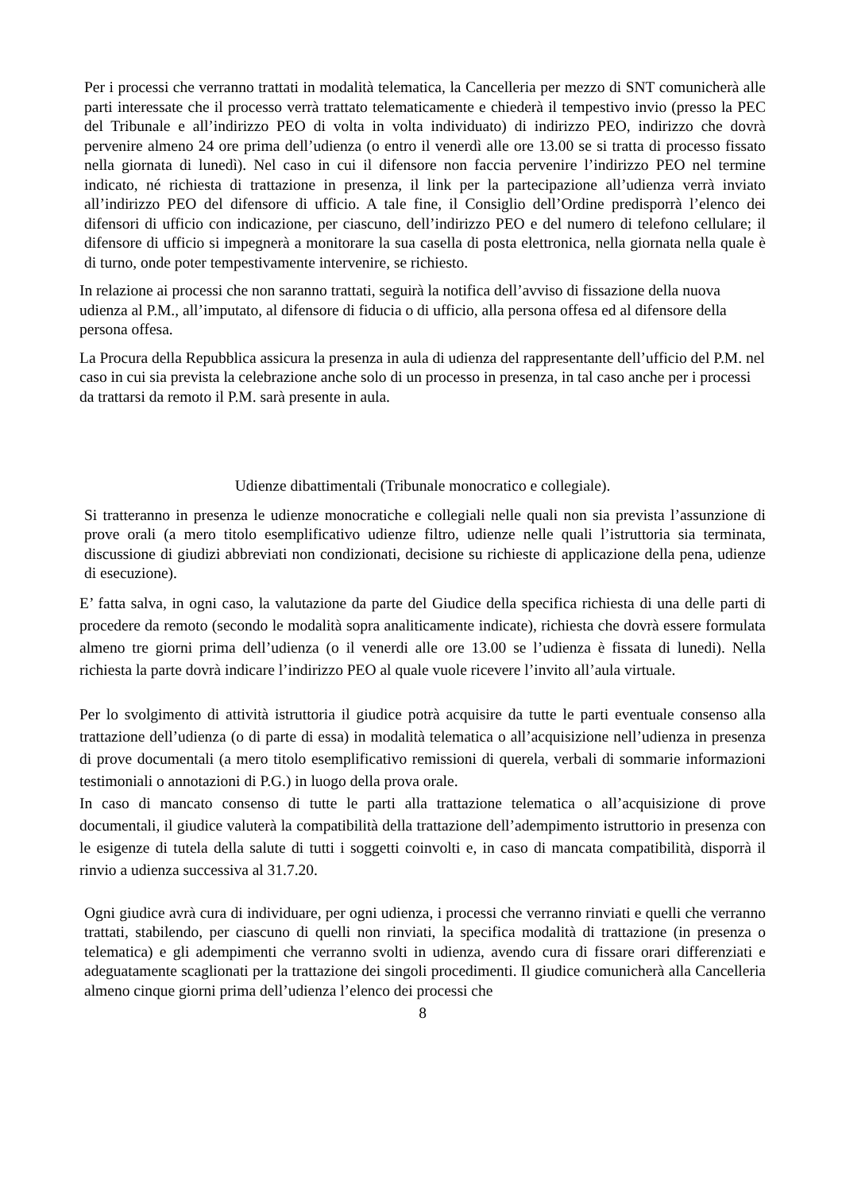Per i processi che verranno trattati in modalità telematica, la Cancelleria per mezzo di SNT comunicherà alle parti interessate che il processo verrà trattato telematicamente e chiederà il tempestivo invio (presso la PEC del Tribunale e all’indirizzo PEO di volta in volta individuato) di indirizzo PEO, indirizzo che dovrà pervenire almeno 24 ore prima dell’udienza (o entro il venerdì alle ore 13.00 se si tratta di processo fissato nella giornata di lunedì). Nel caso in cui il difensore non faccia pervenire l’indirizzo PEO nel termine indicato, né richiesta di trattazione in presenza, il link per la partecipazione all’udienza verrà inviato all’indirizzo PEO del difensore di ufficio. A tale fine, il Consiglio dell’Ordine predisporrà l’elenco dei difensori di ufficio con indicazione, per ciascuno, dell’indirizzo PEO e del numero di telefono cellulare; il difensore di ufficio si impegnerà a monitorare la sua casella di posta elettronica, nella giornata nella quale è di turno, onde poter tempestivamente intervenire, se richiesto.
In relazione ai processi che non saranno trattati, seguirà la notifica dell’avviso di fissazione della nuova udienza al P.M., all’imputato, al difensore di fiducia o di ufficio, alla persona offesa ed al difensore della persona offesa.
La Procura della Repubblica assicura la presenza in aula di udienza del rappresentante dell’ufficio del P.M. nel caso in cui sia prevista la celebrazione anche solo di un processo in presenza, in tal caso anche per i processi da trattarsi da remoto il P.M. sarà presente in aula.
Udienze dibattimentali (Tribunale monocratico e collegiale).
Si tratteranno in presenza le udienze monocratiche e collegiali nelle quali non sia prevista l’assunzione di prove orali (a mero titolo esemplificativo udienze filtro, udienze nelle quali l’istruttoria sia terminata, discussione di giudizi abbreviati non condizionati, decisione su richieste di applicazione della pena, udienze di esecuzione).
E’ fatta salva, in ogni caso, la valutazione da parte del Giudice della specifica richiesta di una delle parti di procedere da remoto (secondo le modalità sopra analiticamente indicate), richiesta che dovrà essere formulata almeno tre giorni prima dell’udienza (o il venerdi alle ore 13.00 se l’udienza è fissata di lunedi). Nella richiesta la parte dovrà indicare l’indirizzo PEO al quale vuole ricevere l’invito all’aula virtuale.
Per lo svolgimento di attività istruttoria il giudice potrà acquisire da tutte le parti eventuale consenso alla trattazione dell’udienza (o di parte di essa) in modalità telematica o all’acquisizione nell’udienza in presenza di prove documentali (a mero titolo esemplificativo remissioni di querela, verbali di sommarie informazioni testimoniali o annotazioni di P.G.) in luogo della prova orale.
In caso di mancato consenso di tutte le parti alla trattazione telematica o all’acquisizione di prove documentali, il giudice valuterà la compatibilità della trattazione dell’adempimento istruttorio in presenza con le esigenze di tutela della salute di tutti i soggetti coinvolti e, in caso di mancata compatibilità, disporrà il rinvio a udienza successiva al 31.7.20.
Ogni giudice avrà cura di individuare, per ogni udienza, i processi che verranno rinviati e quelli che verranno trattati, stabilendo, per ciascuno di quelli non rinviati, la specifica modalità di trattazione (in presenza o telematica) e gli adempimenti che verranno svolti in udienza, avendo cura di fissare orari differenziati e adeguatamente scaglionati per la trattazione dei singoli procedimenti. Il giudice comunicherà alla Cancelleria almeno cinque giorni prima dell’udienza l’elenco dei processi che
8